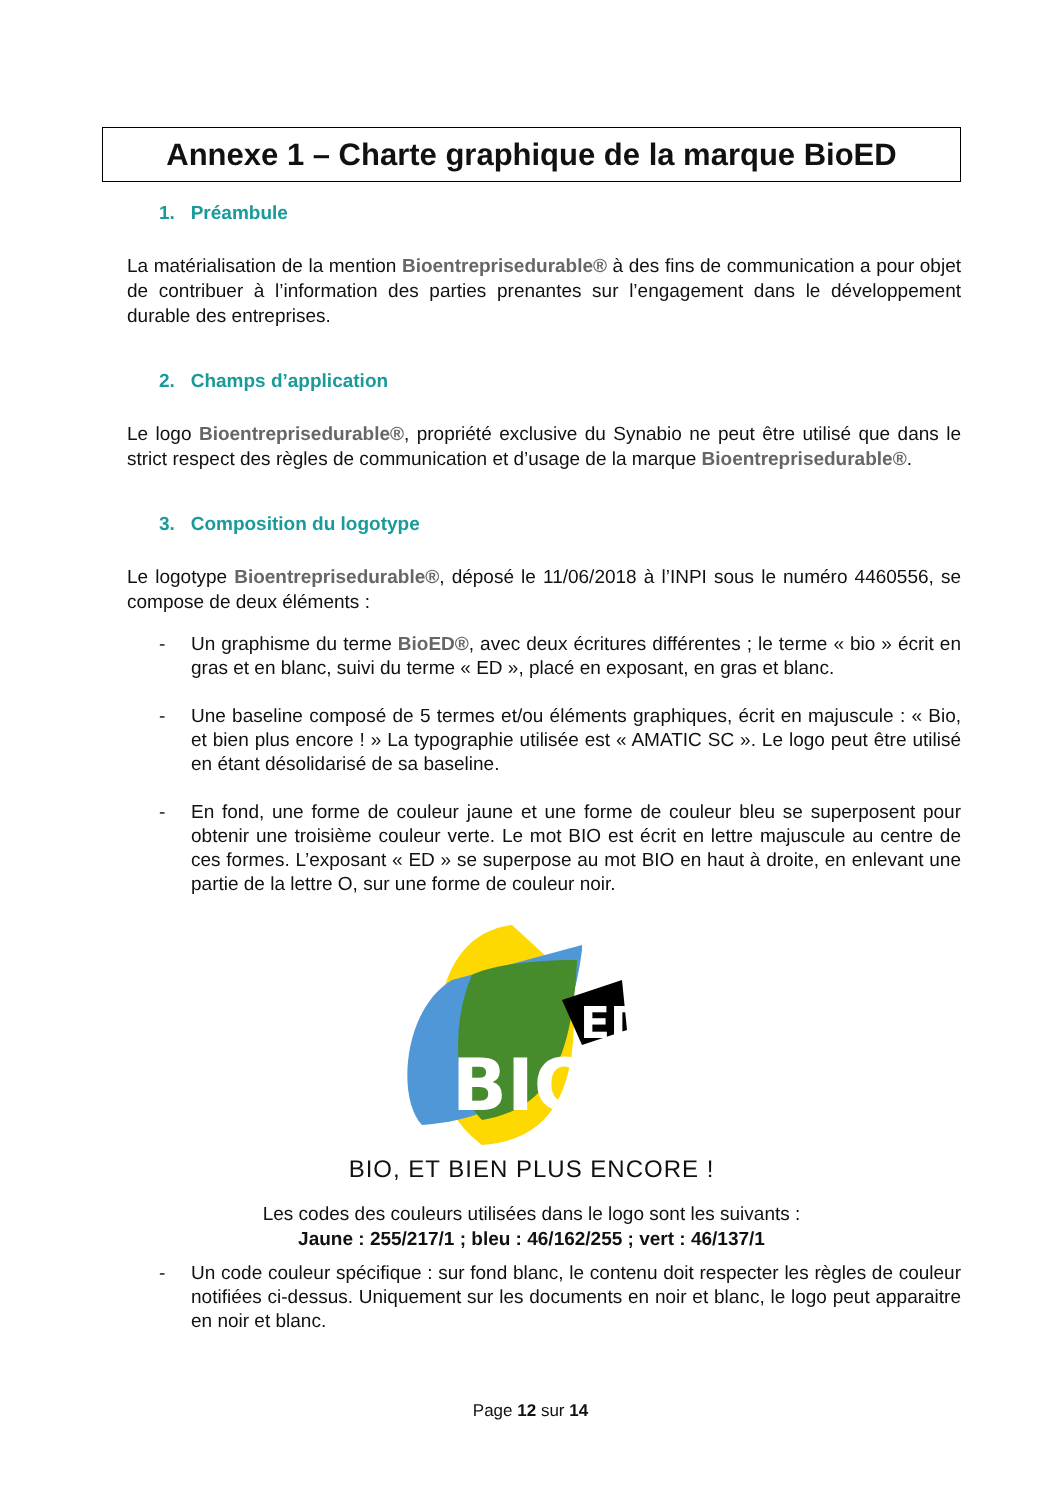Annexe 1 – Charte graphique de la marque BioED
1. Préambule
La matérialisation de la mention Bioentreprisedurable® à des fins de communication a pour objet de contribuer à l’information des parties prenantes sur l’engagement dans le développement durable des entreprises.
2. Champs d’application
Le logo Bioentreprisedurable®, propriété exclusive du Synabio ne peut être utilisé que dans le strict respect des règles de communication et d’usage de la marque Bioentreprisedurable®.
3. Composition du logotype
Le logotype Bioentreprisedurable®, déposé le 11/06/2018 à l’INPI sous le numéro 4460556, se compose de deux éléments :
- Un graphisme du terme BioED®, avec deux écritures différentes ; le terme « bio » écrit en gras et en blanc, suivi du terme « ED », placé en exposant, en gras et blanc.
- Une baseline composé de 5 termes et/ou éléments graphiques, écrit en majuscule : « Bio, et bien plus encore ! » La typographie utilisée est « AMATIC SC ». Le logo peut être utilisé en étant désolidarisé de sa baseline.
- En fond, une forme de couleur jaune et une forme de couleur bleu se superposent pour obtenir une troisième couleur verte. Le mot BIO est écrit en lettre majuscule au centre de ces formes. L’exposant « ED » se superpose au mot BIO en haut à droite, en enlevant une partie de la lettre O, sur une forme de couleur noir.
ED
BIO
BIO, ET BIEN PLUS ENCORE !
Les codes des couleurs utilisées dans le logo sont les suivants :
Jaune : 255/217/1 ; bleu : 46/162/255 ; vert : 46/137/1
- Un code couleur spécifique : sur fond blanc, le contenu doit respecter les règles de couleur notifiées ci-dessus. Uniquement sur les documents en noir et blanc, le logo peut apparaitre en noir et blanc.
Page 12 sur 14